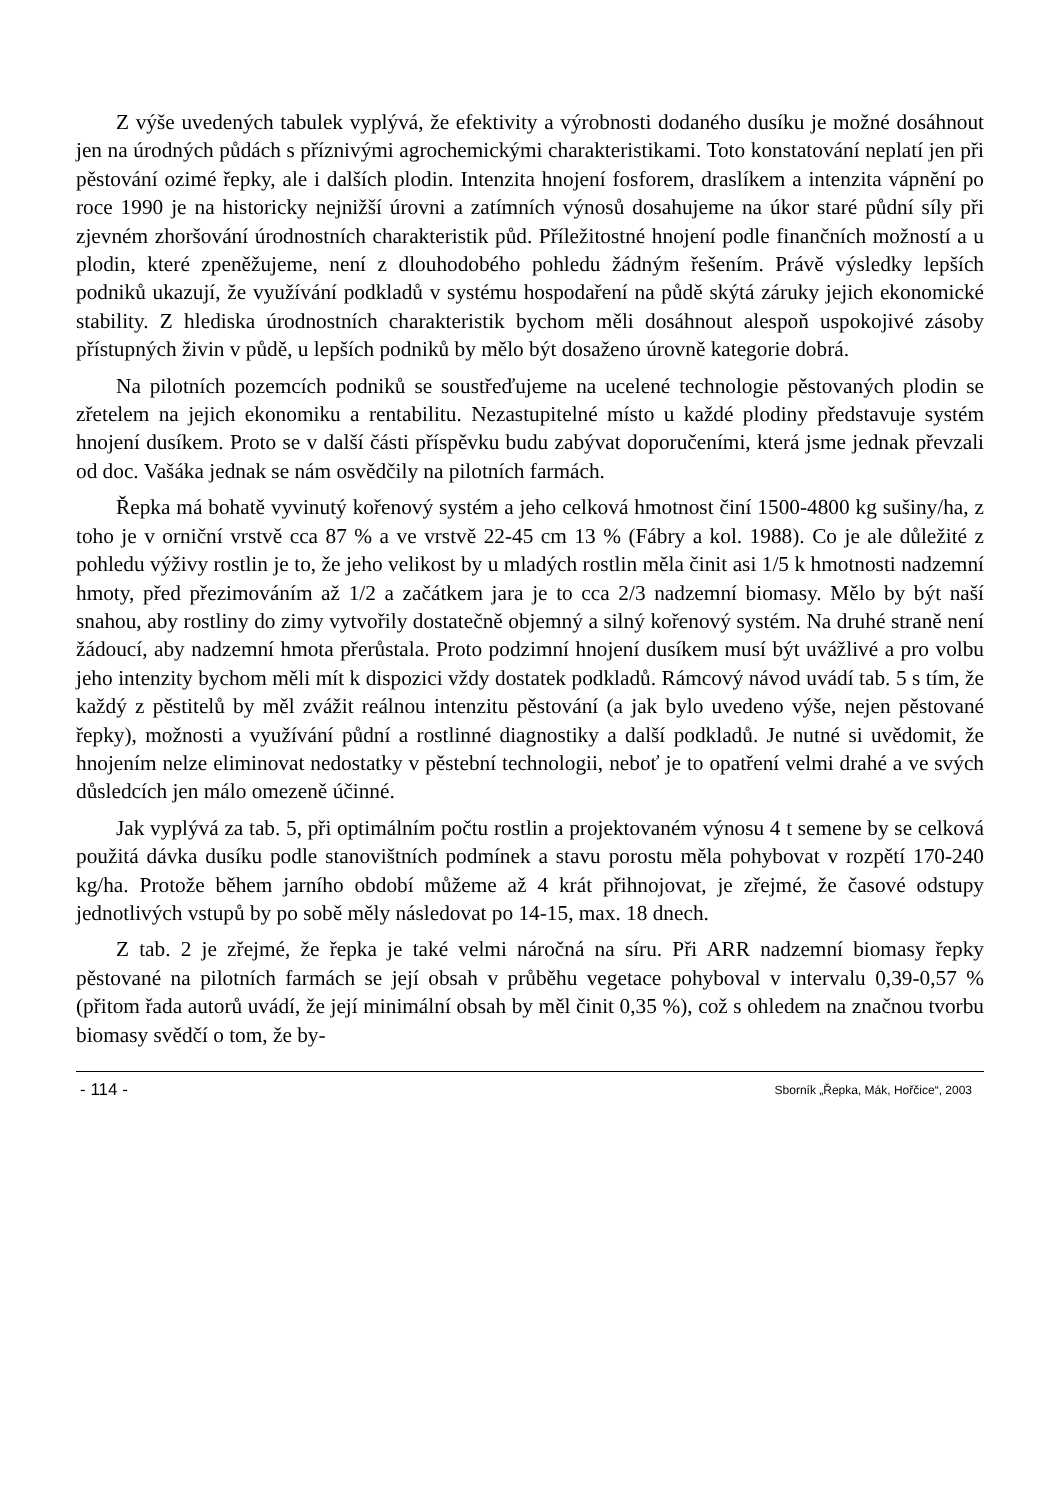Z výše uvedených tabulek vyplývá, že efektivity a výrobnosti dodaného dusíku je možné dosáhnout jen na úrodných půdách s příznivými agrochemickými charakteristikami. Toto konstatování neplatí jen při pěstování ozimé řepky, ale i dalších plodin. Intenzita hnojení fosforem, draslíkem a intenzita vápnění po roce 1990 je na historicky nejnižší úrovni a zatímních výnosů dosahujeme na úkor staré půdní síly při zjevném zhoršování úrodnostních charakteristik půd. Příležitostné hnojení podle finančních možností a u plodin, které zpeněžujeme, není z dlouhodobého pohledu žádným řešením. Právě výsledky lepších podniků ukazují, že využívání podkladů v systému hospodaření na půdě skýtá záruky jejich ekonomické stability. Z hlediska úrodnostních charakteristik bychom měli dosáhnout alespoň uspokojivé zásoby přístupných živin v půdě, u lepších podniků by mělo být dosaženo úrovně kategorie dobrá.
Na pilotních pozemcích podniků se soustřeďujeme na ucelené technologie pěstovaných plodin se zřetelem na jejich ekonomiku a rentabilitu. Nezastupitelné místo u každé plodiny představuje systém hnojení dusíkem. Proto se v další části příspěvku budu zabývat doporučeními, která jsme jednak převzali od doc. Vašáka jednak se nám osvědčily na pilotních farmách.
Řepka má bohatě vyvinutý kořenový systém a jeho celková hmotnost činí 1500-4800 kg sušiny/ha, z toho je v orniční vrstvě cca 87 % a ve vrstvě 22-45 cm 13 % (Fábry a kol. 1988). Co je ale důležité z pohledu výživy rostlin je to, že jeho velikost by u mladých rostlin měla činit asi 1/5 k hmotnosti nadzemní hmoty, před přezimováním až 1/2 a začátkem jara je to cca 2/3 nadzemní biomasy. Mělo by být naší snahou, aby rostliny do zimy vytvořily dostatečně objemný a silný kořenový systém. Na druhé straně není žádoucí, aby nadzemní hmota přerůstala. Proto podzimní hnojení dusíkem musí být uvážlivé a pro volbu jeho intenzity bychom měli mít k dispozici vždy dostatek podkladů. Rámcový návod uvádí tab. 5 s tím, že každý z pěstitelů by měl zvážit reálnou intenzitu pěstování (a jak bylo uvedeno výše, nejen pěstované řepky), možnosti a využívání půdní a rostlinné diagnostiky a další podkladů. Je nutné si uvědomit, že hnojením nelze eliminovat nedostatky v pěstební technologii, neboť je to opatření velmi drahé a ve svých důsledcích jen málo omezeně účinné.
Jak vyplývá za tab. 5, při optimálním počtu rostlin a projektovaném výnosu 4 t semene by se celková použitá dávka dusíku podle stanovištních podmínek a stavu porostu měla pohybovat v rozpětí 170-240 kg/ha. Protože během jarního období můžeme až 4 krát přihnojovat, je zřejmé, že časové odstupy jednotlivých vstupů by po sobě měly následovat po 14-15, max. 18 dnech.
Z tab. 2 je zřejmé, že řepka je také velmi náročná na síru. Při ARR nadzemní biomasy řepky pěstované na pilotních farmách se její obsah v průběhu vegetace pohyboval v intervalu 0,39-0,57 % (přitom řada autorů uvádí, že její minimální obsah by měl činit 0,35 %), což s ohledem na značnou tvorbu biomasy svědčí o tom, že by-
- 114 - Sborník „Řepka, Mák, Hořčice“, 2003